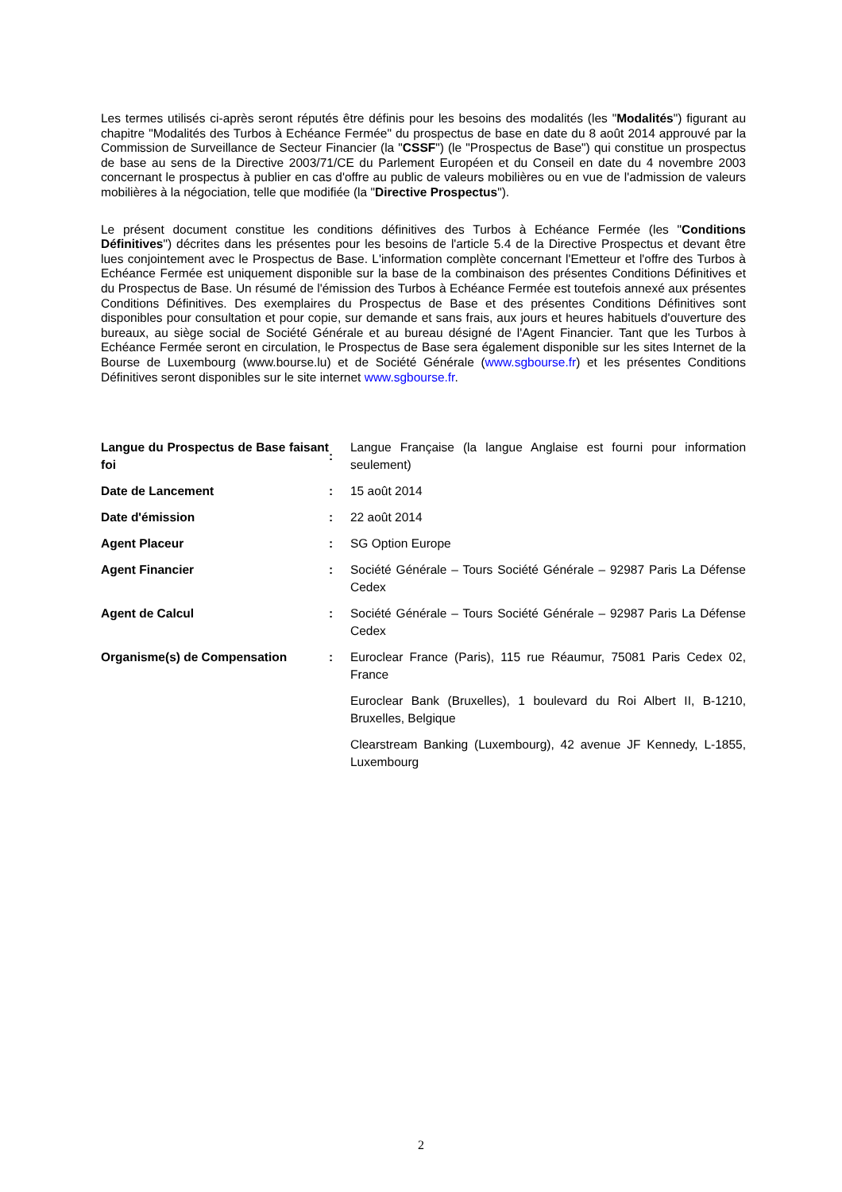Les termes utilisés ci-après seront réputés être définis pour les besoins des modalités (les "Modalités") figurant au chapitre "Modalités des Turbos à Echéance Fermée" du prospectus de base en date du 8 août 2014 approuvé par la Commission de Surveillance de Secteur Financier (la "CSSF") (le "Prospectus de Base") qui constitue un prospectus de base au sens de la Directive 2003/71/CE du Parlement Européen et du Conseil en date du 4 novembre 2003 concernant le prospectus à publier en cas d'offre au public de valeurs mobilières ou en vue de l'admission de valeurs mobilières à la négociation, telle que modifiée (la "Directive Prospectus").
Le présent document constitue les conditions définitives des Turbos à Echéance Fermée (les "Conditions Définitives") décrites dans les présentes pour les besoins de l'article 5.4 de la Directive Prospectus et devant être lues conjointement avec le Prospectus de Base. L'information complète concernant l'Emetteur et l'offre des Turbos à Echéance Fermée est uniquement disponible sur la base de la combinaison des présentes Conditions Définitives et du Prospectus de Base. Un résumé de l'émission des Turbos à Echéance Fermée est toutefois annexé aux présentes Conditions Définitives. Des exemplaires du Prospectus de Base et des présentes Conditions Définitives sont disponibles pour consultation et pour copie, sur demande et sans frais, aux jours et heures habituels d'ouverture des bureaux, au siège social de Société Générale et au bureau désigné de l'Agent Financier. Tant que les Turbos à Echéance Fermée seront en circulation, le Prospectus de Base sera également disponible sur les sites Internet de la Bourse de Luxembourg (www.bourse.lu) et de Société Générale (www.sgbourse.fr) et les présentes Conditions Définitives seront disponibles sur le site internet www.sgbourse.fr.
| Langue du Prospectus de Base faisant foi | : | Langue Française (la langue Anglaise est fourni pour information seulement) |
| Date de Lancement | : | 15 août 2014 |
| Date d'émission | : | 22 août 2014 |
| Agent Placeur | : | SG Option Europe |
| Agent Financier | : | Société Générale – Tours Société Générale – 92987 Paris La Défense Cedex |
| Agent de Calcul | : | Société Générale – Tours Société Générale – 92987 Paris La Défense Cedex |
| Organisme(s) de Compensation | : | Euroclear France (Paris), 115 rue Réaumur, 75081 Paris Cedex 02, France |
| | | Euroclear Bank (Bruxelles), 1 boulevard du Roi Albert II, B-1210, Bruxelles, Belgique |
| | | Clearstream Banking (Luxembourg), 42 avenue JF Kennedy, L-1855, Luxembourg |
2